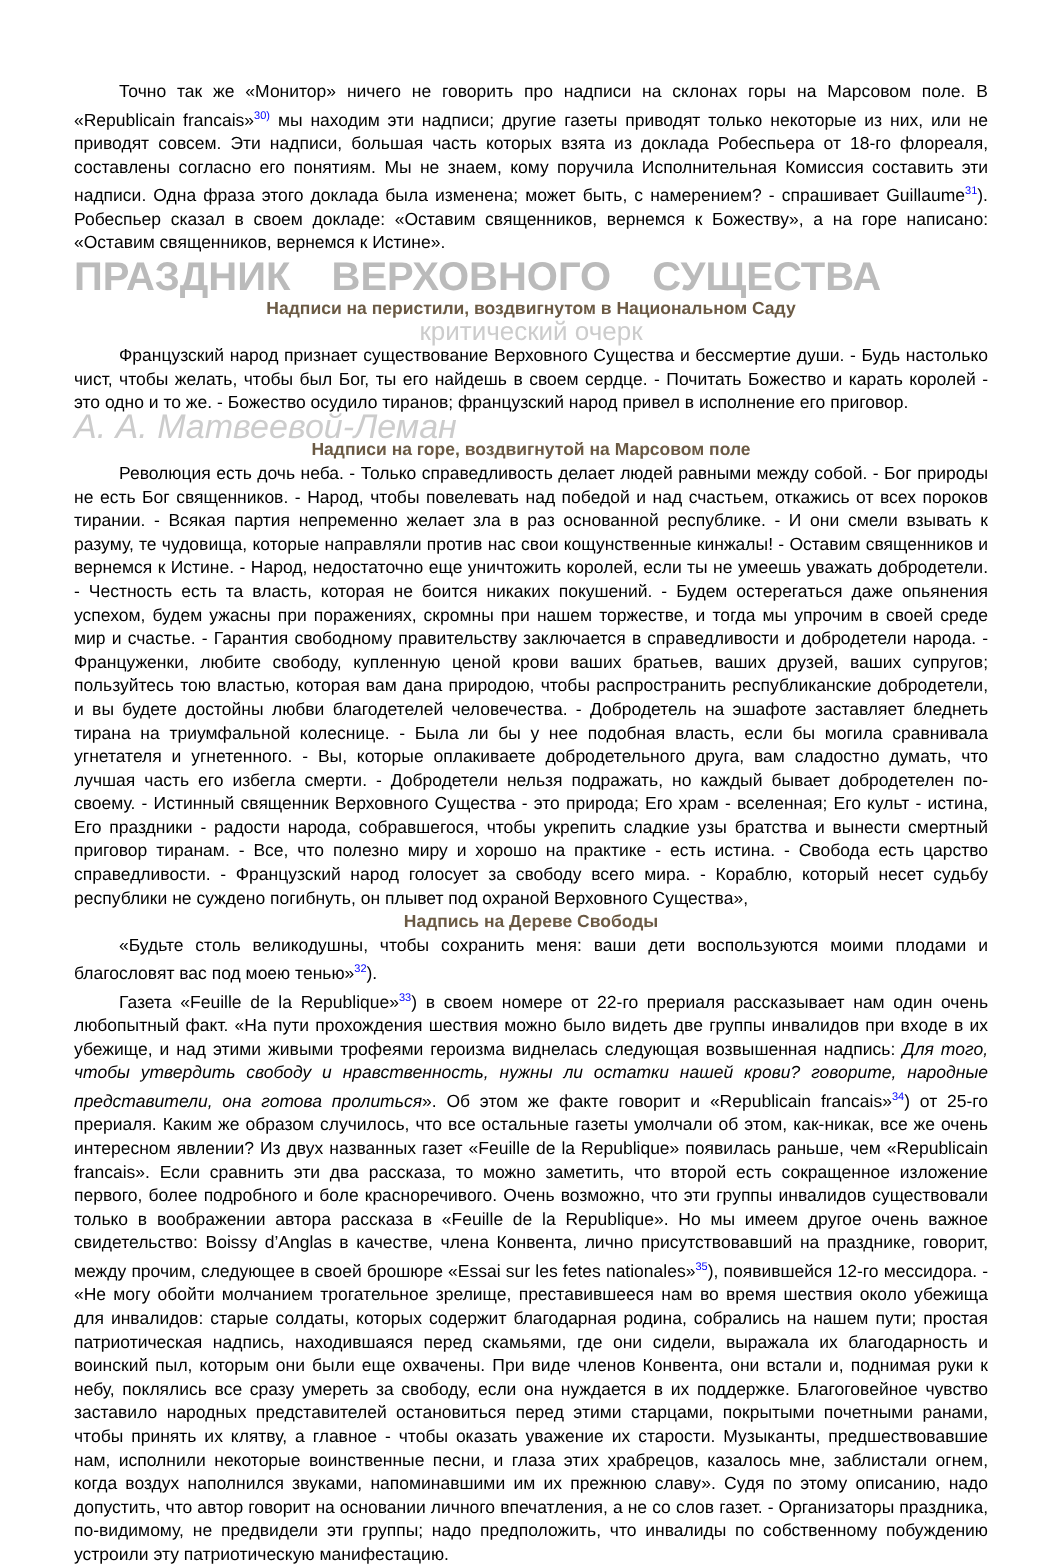Точно так же «Монитор» ничего не говорить про надписи на склонах горы на Марсовом поле. В «Republicain francais»<sup>30)</sup> мы находим эти надписи; другие газеты приводят только некоторые из них, или не приводят совсем. Эти надписи, большая часть которых взята из доклада Робеспьера от 18-го флореаля, составлены согласно его понятиям. Мы не знаем, кому поручила Исполнительная Комиссия составить эти надписи. Одна фраза этого доклада была изменена; может быть, с намерением? - спрашивает Guillaume<sup>31</sup>). Робеспьер сказал в своем докладе: «Оставим священников, вернемся к Божеству», а на горе написано: «Оставим священников, вернемся к Истине».
ПРАЗДНИК ВЕРХОВНОГО СУЩЕСТВА
Надписи на перистили, воздвигнутом в Национальном Саду
критический очерк
Французский народ признает существование Верховного Существа и бессмертие души. - Будь настолько чист, чтобы желать, чтобы был Бог, ты его найдешь в своем сердце. - Почитать Божество и карать королей - это одно и то же. - Божество осудило тиранов; французский народ привел в исполнение его приговор.
А. А. Матвеевой-Леман
Надписи на горе, воздвигнутой на Марсовом поле
Революция есть дочь неба. - Только справедливость делает людей равными между собой. - Бог природы не есть Бог священников. - Народ, чтобы повелевать над победой и над счастьем, откажись от всех пороков тирании. - Всякая партия непременно желает зла в раз основанной республике. - И они смели взывать к разуму, те чудовища, которые направляли против нас свои кощунственные кинжалы! - Оставим священников и вернемся к Истине. - Народ, недостаточно еще уничтожить королей, если ты не умеешь уважать добродетели. - Честность есть та власть, которая не боится никаких покушений. - Будем остерегаться даже опьянения успехом, будем ужасны при поражениях, скромны при нашем торжестве, и тогда мы упрочим в своей среде мир и счастье. - Гарантия свободному правительству заключается в справедливости и добродетели народа. - Француженки, любите свободу, купленную ценой крови ваших братьев, ваших друзей, ваших супругов; пользуйтесь тою властью, которая вам дана природою, чтобы распространить республиканские добродетели, и вы будете достойны любви благодетелей человечества. - Добродетель на эшафоте заставляет бледнеть тирана на триумфальной колеснице. - Была ли бы у нее подобная власть, если бы могила сравнивала угнетателя и угнетенного. - Вы, которые оплакиваете добродетельного друга, вам сладостно думать, что лучшая часть его избегла смерти. - Добродетели нельзя подражать, но каждый бывает добродетелен по-своему. - Истинный священник Верховного Существа - это природа; Его храм - вселенная; Его культ - истина, Его праздники - радости народа, собравшегося, чтобы укрепить сладкие узы братства и вынести смертный приговор тиранам. - Все, что полезно миру и хорошо на практике - есть истина. - Свобода есть царство справедливости. - Французский народ голосует за свободу всего мира. - Кораблю, который несет судьбу республики не суждено погибнуть, он плывет под охраной Верховного Существа»,
Надпись на Дереве Свободы
«Будьте столь великодушны, чтобы сохранить меня: ваши дети воспользуются моими плодами и благословят вас под моею тенью»<sup>32</sup>).
Газета «Feuille de la Republique»<sup>33</sup>) в своем номере от 22-го прериаля рассказывает нам один очень любопытный факт. «На пути прохождения шествия можно было видеть две группы инвалидов при входе в их убежище, и над этими живыми трофеями героизма виднелась следующая возвышенная надпись: Для того, чтобы утвердить свободу и нравственность, нужны ли остатки нашей крови? говорите, народные представители, она готова пролиться». Об этом же факте говорит и «Republicain francais»<sup>34</sup>) от 25-го прериаля. Каким же образом случилось, что все остальные газеты умолчали об этом, как-никак, все же очень интересном явлении? Из двух названных газет «Feuille de la Republique» появилась раньше, чем «Republicain francais». Если сравнить эти два рассказа, то можно заметить, что второй есть сокращенное изложение первого, более подробного и боле красноречивого. Очень возможно, что эти группы инвалидов существовали только в воображении автора рассказа в «Feuille de la Republique». Но мы имеем другое очень важное свидетельство: Boissy d’Anglas в качестве, члена Конвента, лично присутствовавший на празднике, говорит, между прочим, следующее в своей брошюре «Essai sur les fetes nationales»<sup>35</sup>), появившейся 12-го мессидора. - «Не могу обойти молчанием трогательное зрелище, преставившееся нам во время шествия около убежища для инвалидов: старые солдаты, которых содержит благодарная родина, собрались на нашем пути; простая патриотическая надпись, находившаяся перед скамьями, где они сидели, выражала их благодарность и воинский пыл, которым они были еще охвачены. При виде членов Конвента, они встали и, поднимая руки к небу, поклялись все сразу умереть за свободу, если она нуждается в их поддержке. Благоговейное чувство заставило народных представителей остановиться перед этими старцами, покрытыми почетными ранами, чтобы принять их клятву, а главное - чтобы оказать уважение их старости. Музыканты, предшествовавшие нам, исполнили некоторые воинственные песни, и глаза этих храбрецов, казалось мне, заблистали огнем, когда воздух наполнился звуками, напоминавшими им их прежнюю славу». Судя по этому описанию, надо допустить, что автор говорит на основании личного впечатления, а не со слов газет. - Организаторы праздника, по-видимому, не предвидели эти группы; надо предположить, что инвалиды по собственному побуждению устроили эту патриотическую манифестацию.